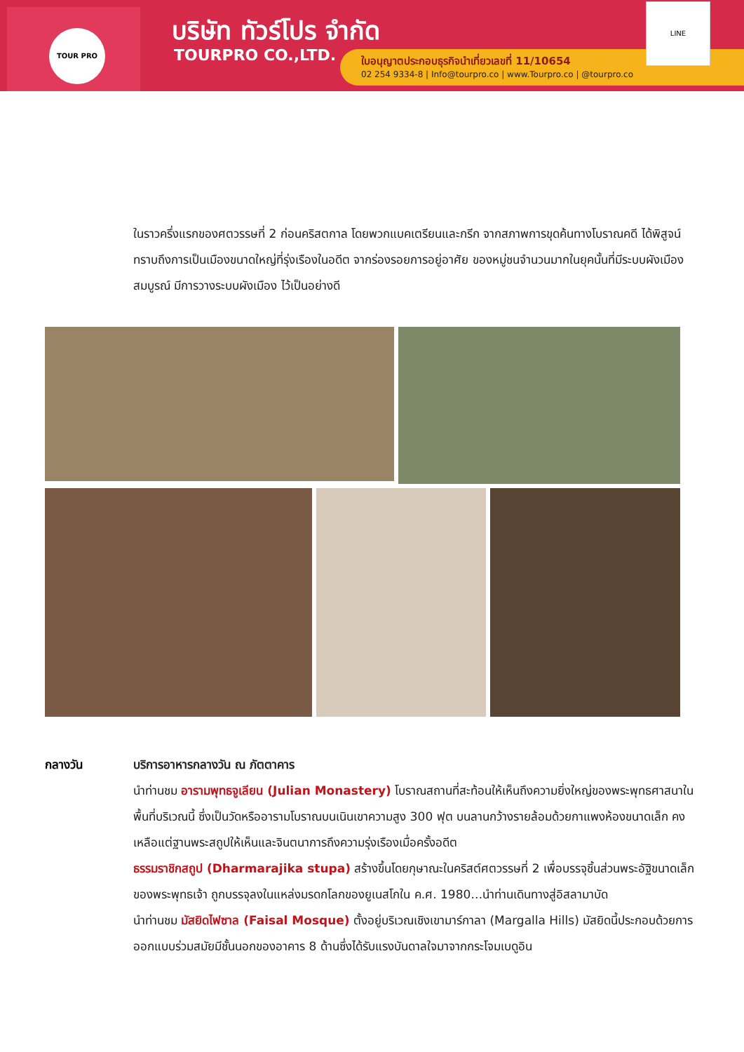TOUR PRO บริษัท ทัวร์โปร จำกัด
TOURPRO CO.,LTD.
ใบอนุญาตประกอบธุรกิจนำเที่ยวเลขที่ 11/10654
02 254 9334-8 | Info@tourpro.co | www.Tourpro.co | @tourpro.co
LINE
ในราวครึ่งแรกของศตวรรษที่ 2 ก่อนคริสตกาล โดยพวกแบคเตรียนและกรีก จากสภาพการขุดค้นทางโบราณคดี ได้พิสูจน์ทราบถึงการเป็นเมืองขนาดใหญ่ที่รุ่งเรืองในอดีต จากร่องรอยการอยู่อาศัย ของหมู่ชนจำนวนมากในยุคนั้นที่มีระบบผังเมืองสมบูรณ์ มีการวางระบบผังเมือง ไว้เป็นอย่างดี
กลางวัน บริการอาหารกลางวัน ณ ภัตตาคาร
นำท่านชม อารามพุทธจูเลียน (Julian Monastery) โบราณสถานที่สะท้อนให้เห็นถึงความยิ่งใหญ่ของพระพุทธศาสนาในพื้นที่บริเวณนี้ ซึ่งเป็นวัดหรืออารามโบราณบนเนินเขาความสูง 300 ฟุต บนลานกว้างรายล้อมด้วยกาแพงห้องขนาดเล็ก คงเหลือแต่ฐานพระสถูปให้เห็นและจินตนาการถึงความรุ่งเรืองเมื่อครั้งอดีต
ธรรมราชิกสถูป (Dharmarajika stupa) สร้างขึ้นโดยกุษาณะในคริสต์ศตวรรษที่ 2 เพื่อบรรจุชิ้นส่วนพระอัฐิขนาดเล็กของพระพุทธเจ้า ถูกบรรจุลงในแหล่งมรดกโลกของยูเนสโกใน ค.ศ. 1980…นำท่านเดินทางสู่อิสลามาบัด
นำท่านชม มัสยิดไฟซาล (Faisal Mosque) ตั้งอยู่บริเวณเชิงเขามาร์กาลา (Margalla Hills) มัสยิดนี้ประกอบด้วยการออกแบบร่วมสมัยมีชั้นนอกของอาคาร 8 ด้านซึ่งได้รับแรงบันดาลใจมาจากกระโจมเบดูอิน